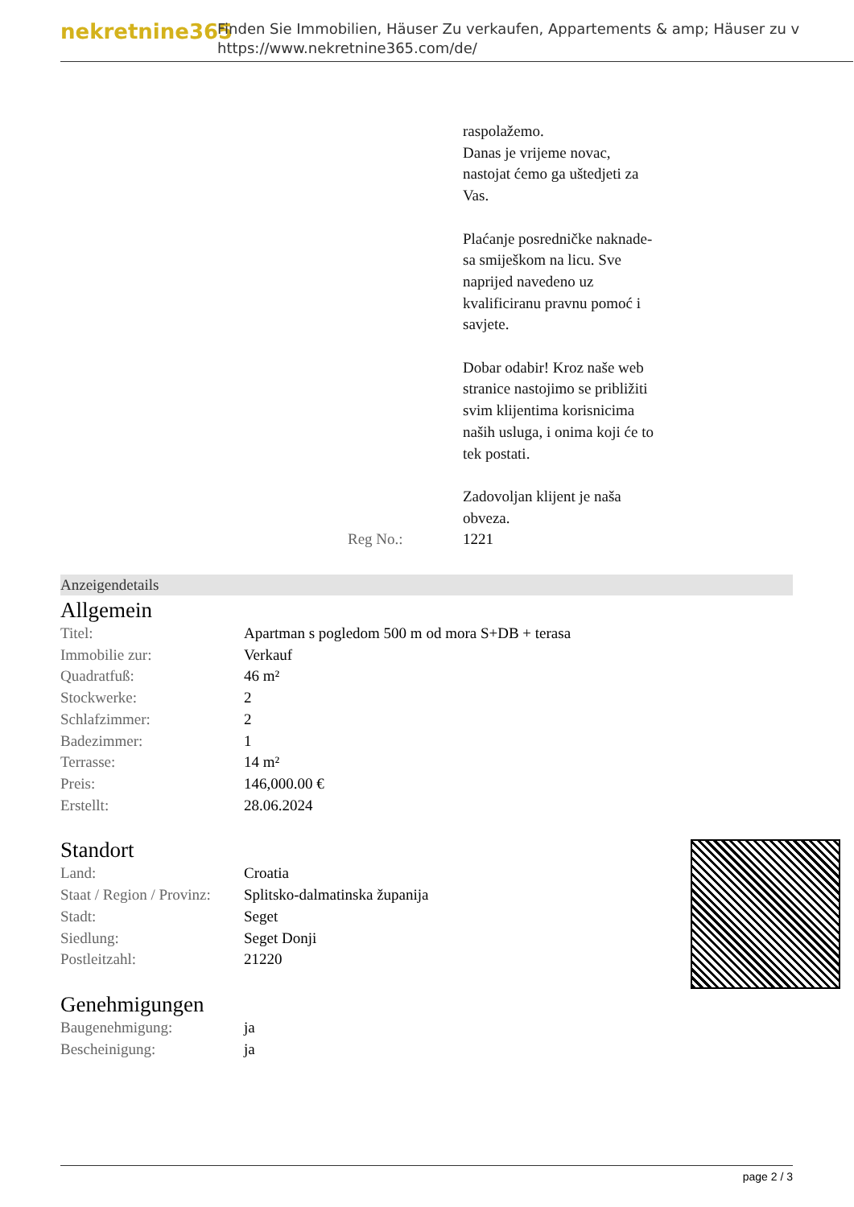nekretnine365
Finden Sie Immobilien, Häuser Zu verkaufen, Appartements & amp; Häuser zu v
https://www.nekretnine365.com/de/
raspolažemo.
Danas je vrijeme novac,
nastojat ćemo ga uštedjeti za
Vas.
Plaćanje posredničke naknade-
sa smiješkom na licu. Sve
naprijed navedeno uz
kvalificiranu pravnu pomoć i
savjete.
Dobar odabir! Kroz naše web
stranice nastojimo se približiti
svim klijentima korisnicima
naših usluga, i onima koji će to
tek postati.
Zadovoljan klijent je naša
obveza.
Reg No.: 1221
Anzeigendetails
Allgemein
| Titel: | Apartman s pogledom 500 m od mora S+DB + terasa |
| Immobilie zur: | Verkauf |
| Quadratfuß: | 46 m² |
| Stockwerke: | 2 |
| Schlafzimmer: | 2 |
| Badezimmer: | 1 |
| Terrasse: | 14 m² |
| Preis: | 146,000.00 € |
| Erstellt: | 28.06.2024 |
Standort
| Land: | Croatia |
| Staat / Region / Provinz: | Splitsko-dalmatinska županija |
| Stadt: | Seget |
| Siedlung: | Seget Donji |
| Postleitzahl: | 21220 |
Genehmigungen
| Baugenehmigung: | ja |
| Bescheinigung: | ja |
page 2 / 3